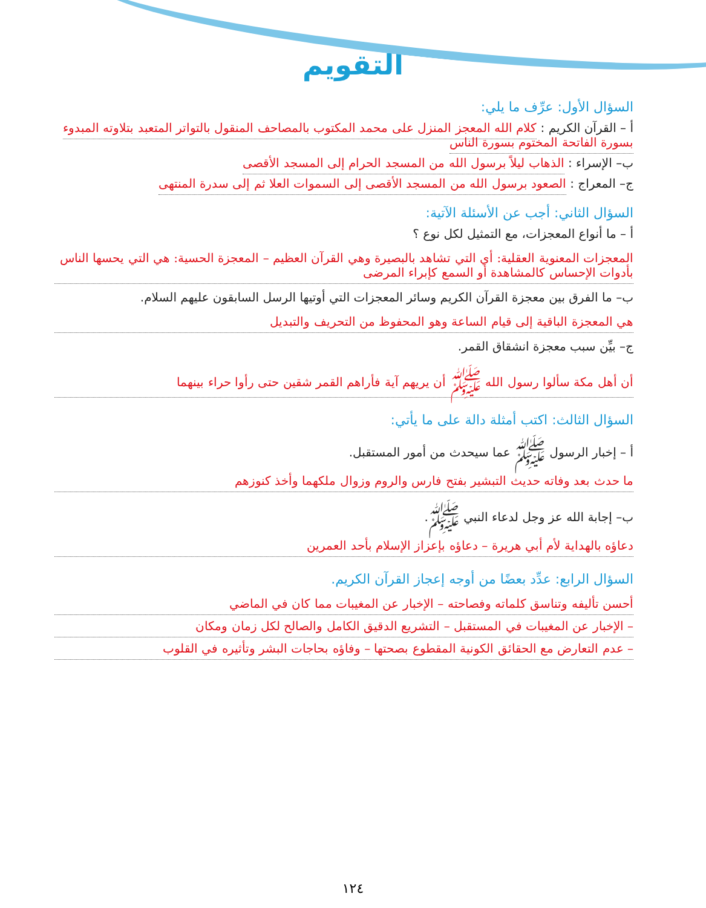التقويم
السؤال الأول: عرِّف ما يلي:
أ – القرآن الكريم : كلام الله المعجز المنزل على محمد المكتوب بالمصاحف المنقول بالتواتر المتعبد بتلاوته المبدوء بسورة الفاتحة المختوم بسورة الناس
ب– الإسراء : الذهاب ليلاً برسول الله من المسجد الحرام إلى المسجد الأقصى
ج– المعراج : الصعود برسول الله من المسجد الأقصى إلى السموات العلا ثم إلى سدرة المنتهى
السؤال الثاني: أجب عن الأسئلة الآتية:
أ – ما أنواع المعجزات، مع التمثيل لكل نوع ؟
المعجزات المعنوية العقلية: أي التي تشاهد بالبصيرة وهي القرآن العظيم – المعجزة الحسية: هي التي يحسها الناس بأدوات الإحساس كالمشاهدة أو السمع كإبراء المرضى
ب– ما الفرق بين معجزة القرآن الكريم وسائر المعجزات التي أوتيها الرسل السابقون عليهم السلام.
هي المعجزة الباقية إلى قيام الساعة وهو المحفوظ من التحريف والتبديل
ج– بيِّن سبب معجزة انشقاق القمر.
أن أهل مكة سألوا رسول الله ﷺ أن يريهم آية فأراهم القمر شقين حتى رأوا حراء بينهما
السؤال الثالث: اكتب أمثلة دالة على ما يأتي:
أ – إخبار الرسول ﷺ عما سيحدث من أمور المستقبل.
ما حدث بعد وفاته حديث التبشير بفتح فارس والروم وزوال ملكهما وأخذ كنوزهم
ب– إجابة الله عز وجل لدعاء النبي ﷺ.
دعاؤه بالهداية لأم أبي هريرة – دعاؤه بإعزاز الإسلام بأحد العمرين
السؤال الرابع: عدِّد بعضًا من أوجه إعجاز القرآن الكريم.
أحسن تأليفه وتناسق كلماته وفصاحته – الإخبار عن المغيبات مما كان في الماضي
– الإخبار عن المغيبات في المستقبل – التشريع الدقيق الكامل والصالح لكل زمان ومكان
– عدم التعارض مع الحقائق الكونية المقطوع بصحتها – وفاؤه بحاجات البشر وتأثيره في القلوب
١٢٤